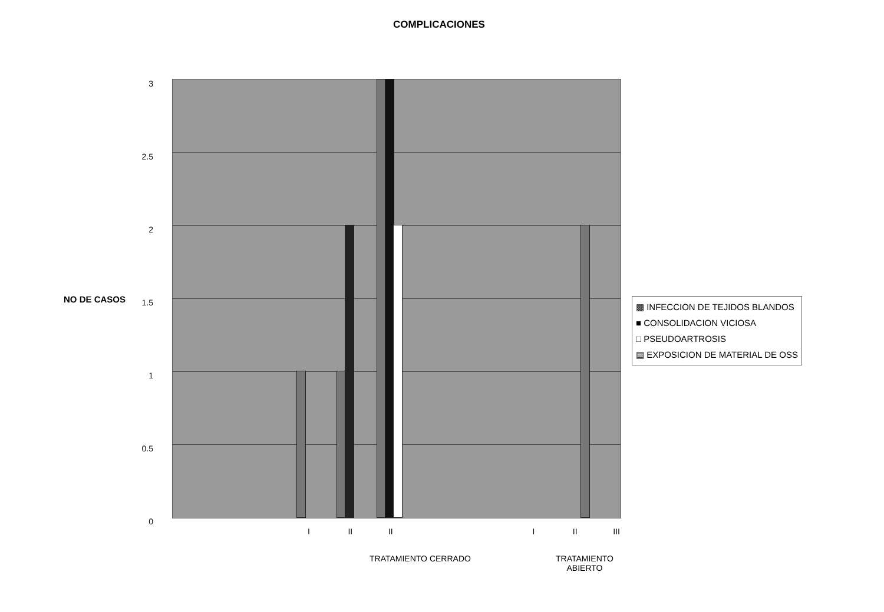COMPLICACIONES
NO DE CASOS
3
2.5
2
1.5
1
0.5
0
I II II I II III
TRATAMIENTO CERRADO TRATAMIENTO ABIERTO
▩ INFECCION DE TEJIDOS BLANDOS
■ CONSOLIDACION VICIOSA
□ PSEUDOARTROSIS
▤ EXPOSICION DE MATERIAL DE OSS